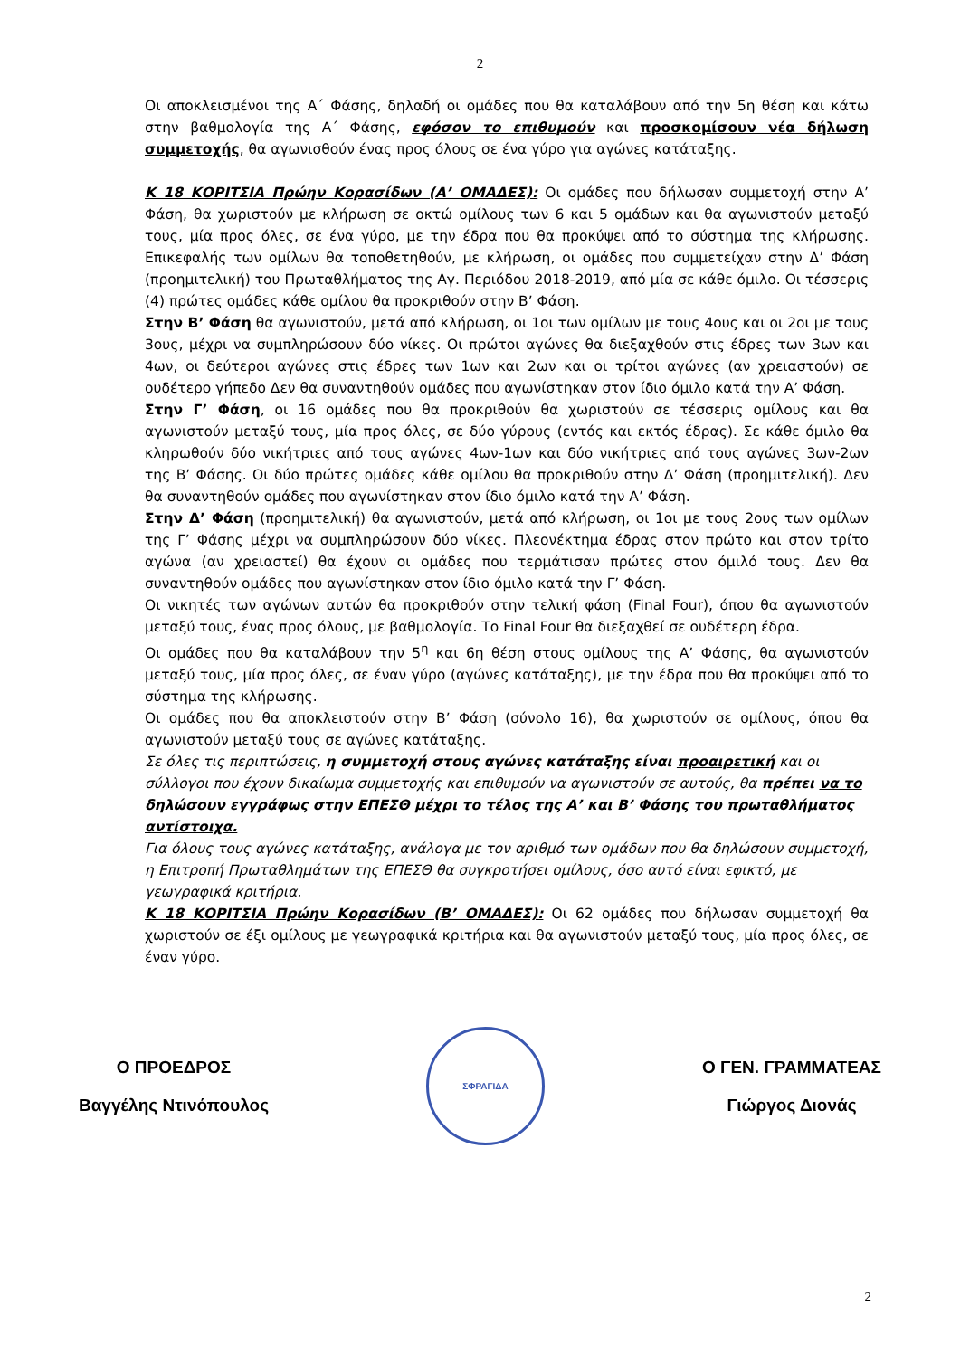2
Οι αποκλεισμένοι της Α΄ Φάσης, δηλαδή οι ομάδες που θα καταλάβουν από την 5η θέση και κάτω στην βαθμολογία της Α΄ Φάσης, εφόσον το επιθυμούν και προσκομίσουν νέα δήλωση συμμετοχής, θα αγωνισθούν ένας προς όλους σε ένα γύρο για αγώνες κατάταξης.
Κ 18 ΚΟΡΙΤΣΙΑ Πρώην Κορασίδων (Α’ ΟΜΑΔΕΣ): Οι ομάδες που δήλωσαν συμμετοχή στην Α’ Φάση, θα χωριστούν με κλήρωση σε οκτώ ομίλους των 6 και 5 ομάδων και θα αγωνιστούν μεταξύ τους, μία προς όλες, σε ένα γύρο, με την έδρα που θα προκύψει από το σύστημα της κλήρωσης. Επικεφαλής των ομίλων θα τοποθετηθούν, με κλήρωση, οι ομάδες που συμμετείχαν στην Δ’ Φάση (προημιτελική) του Πρωταθλήματος της Αγ. Περιόδου 2018-2019, από μία σε κάθε όμιλο. Οι τέσσερις (4) πρώτες ομάδες κάθε ομίλου θα προκριθούν στην Β’ Φάση.
Στην Β’ Φάση θα αγωνιστούν, μετά από κλήρωση, οι 1οι των ομίλων με τους 4ους και οι 2οι με τους 3ους, μέχρι να συμπληρώσουν δύο νίκες. Οι πρώτοι αγώνες θα διεξαχθούν στις έδρες των 3ων και 4ων, οι δεύτεροι αγώνες στις έδρες των 1ων και 2ων και οι τρίτοι αγώνες (αν χρειαστούν) σε ουδέτερο γήπεδο Δεν θα συναντηθούν ομάδες που αγωνίστηκαν στον ίδιο όμιλο κατά την Α’ Φάση.
Στην Γ’ Φάση, οι 16 ομάδες που θα προκριθούν θα χωριστούν σε τέσσερις ομίλους και θα αγωνιστούν μεταξύ τους, μία προς όλες, σε δύο γύρους (εντός και εκτός έδρας). Σε κάθε όμιλο θα κληρωθούν δύο νικήτριες από τους αγώνες 4ων-1ων και δύο νικήτριες από τους αγώνες 3ων-2ων της Β’ Φάσης. Οι δύο πρώτες ομάδες κάθε ομίλου θα προκριθούν στην Δ’ Φάση (προημιτελική). Δεν θα συναντηθούν ομάδες που αγωνίστηκαν στον ίδιο όμιλο κατά την Α’ Φάση.
Στην Δ’ Φάση (προημιτελική) θα αγωνιστούν, μετά από κλήρωση, οι 1οι με τους 2ους των ομίλων της Γ’ Φάσης μέχρι να συμπληρώσουν δύο νίκες. Πλεονέκτημα έδρας στον πρώτο και στον τρίτο αγώνα (αν χρειαστεί) θα έχουν οι ομάδες που τερμάτισαν πρώτες στον όμιλό τους. Δεν θα συναντηθούν ομάδες που αγωνίστηκαν στον ίδιο όμιλο κατά την Γ’ Φάση.
Οι νικητές των αγώνων αυτών θα προκριθούν στην τελική φάση (Final Four), όπου θα αγωνιστούν μεταξύ τους, ένας προς όλους, με βαθμολογία. Το Final Four θα διεξαχθεί σε ουδέτερη έδρα.
Οι ομάδες που θα καταλάβουν την 5<sup>η</sup> και 6η θέση στους ομίλους της Α’ Φάσης, θα αγωνιστούν μεταξύ τους, μία προς όλες, σε έναν γύρο (αγώνες κατάταξης), με την έδρα που θα προκύψει από το σύστημα της κλήρωσης.
Οι ομάδες που θα αποκλειστούν στην Β’ Φάση (σύνολο 16), θα χωριστούν σε ομίλους, όπου θα αγωνιστούν μεταξύ τους σε αγώνες κατάταξης.
Σε όλες τις περιπτώσεις, η συμμετοχή στους αγώνες κατάταξης είναι προαιρετική και οι σύλλογοι που έχουν δικαίωμα συμμετοχής και επιθυμούν να αγωνιστούν σε αυτούς, θα πρέπει να το δηλώσουν εγγράφως στην ΕΠΕΣΘ μέχρι το τέλος της Α’ και Β’ Φάσης του πρωταθλήματος αντίστοιχα.
Για όλους τους αγώνες κατάταξης, ανάλογα με τον αριθμό των ομάδων που θα δηλώσουν συμμετοχή, η Επιτροπή Πρωταθλημάτων της ΕΠΕΣΘ θα συγκροτήσει ομίλους, όσο αυτό είναι εφικτό, με γεωγραφικά κριτήρια.
Κ 18 ΚΟΡΙΤΣΙΑ Πρώην Κορασίδων (Β’ ΟΜΑΔΕΣ): Οι 62 ομάδες που δήλωσαν συμμετοχή θα χωριστούν σε έξι ομίλους με γεωγραφικά κριτήρια και θα αγωνιστούν μεταξύ τους, μία προς όλες, σε έναν γύρο.
Ο ΠΡΟΕΔΡΟΣ
Βαγγέλης Ντινόπουλος
ΣΦΡΑΓΙΔΑ
Ο ΓΕΝ. ΓΡΑΜΜΑΤΕΑΣ
Γιώργος Διονάς
2